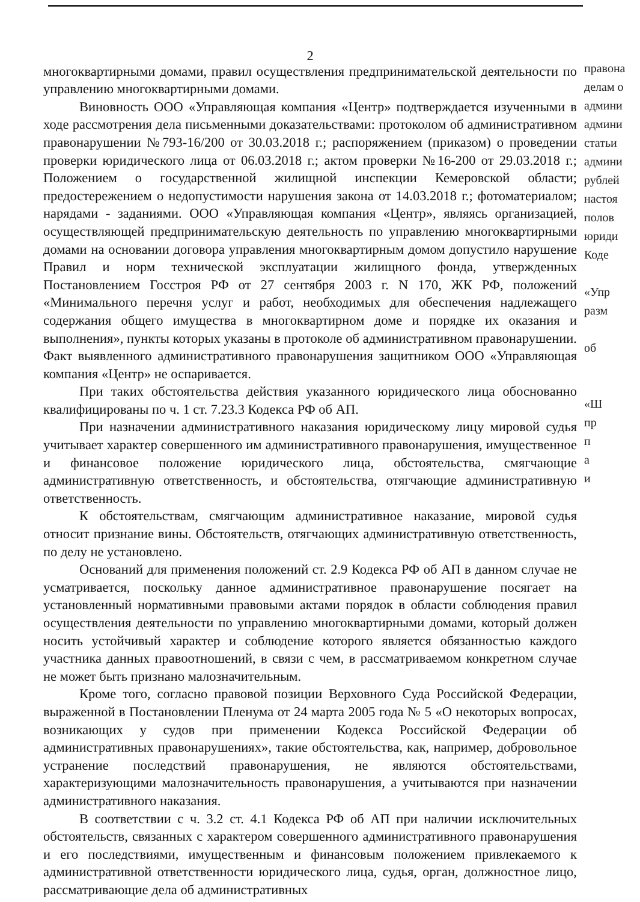2
многоквартирными домами, правил осуществления предпринимательской деятельности по управлению многоквартирными домами.
Виновность ООО «Управляющая компания «Центр» подтверждается изученными в ходе рассмотрения дела письменными доказательствами: протоколом об административном правонарушении №793-16/200 от 30.03.2018 г.; распоряжением (приказом) о проведении проверки юридического лица от 06.03.2018 г.; актом проверки №16-200 от 29.03.2018 г.; Положением о государственной жилищной инспекции Кемеровской области; предостережением о недопустимости нарушения закона от 14.03.2018 г.; фотоматериалом; нарядами - заданиями. ООО «Управляющая компания «Центр», являясь организацией, осуществляющей предпринимательскую деятельность по управлению многоквартирными домами на основании договора управления многоквартирным домом допустило нарушение Правил и норм технической эксплуатации жилищного фонда, утвержденных Постановлением Госстроя РФ от 27 сентября 2003 г. N 170, ЖК РФ, положений «Минимального перечня услуг и работ, необходимых для обеспечения надлежащего содержания общего имущества в многоквартирном доме и порядке их оказания и выполнения», пункты которых указаны в протоколе об административном правонарушении. Факт выявленного административного правонарушения защитником ООО «Управляющая компания «Центр» не оспаривается.
При таких обстоятельства действия указанного юридического лица обоснованно квалифицированы по ч. 1 ст. 7.23.3 Кодекса РФ об АП.
При назначении административного наказания юридическому лицу мировой судья учитывает характер совершенного им административного правонарушения, имущественное и финансовое положение юридического лица, обстоятельства, смягчающие административную ответственность, и обстоятельства, отягчающие административную ответственность.
К обстоятельствам, смягчающим административное наказание, мировой судья относит признание вины. Обстоятельств, отягчающих административную ответственность, по делу не установлено.
Оснований для применения положений ст. 2.9 Кодекса РФ об АП в данном случае не усматривается, поскольку данное административное правонарушение посягает на установленный нормативными правовыми актами порядок в области соблюдения правил осуществления деятельности по управлению многоквартирными домами, который должен носить устойчивый характер и соблюдение которого является обязанностью каждого участника данных правоотношений, в связи с чем, в рассматриваемом конкретном случае не может быть признано малозначительным.
Кроме того, согласно правовой позиции Верховного Суда Российской Федерации, выраженной в Постановлении Пленума от 24 марта 2005 года № 5 «О некоторых вопросах, возникающих у судов при применении Кодекса Российской Федерации об административных правонарушениях», такие обстоятельства, как, например, добровольное устранение последствий правонарушения, не являются обстоятельствами, характеризующими малозначительность правонарушения, а учитываются при назначении административного наказания.
В соответствии с ч. 3.2 ст. 4.1 Кодекса РФ об АП при наличии исключительных обстоятельств, связанных с характером совершенного административного правонарушения и его последствиями, имущественным и финансовым положением привлекаемого к административной ответственности юридического лица, судья, орган, должностное лицо, рассматривающие дела об административных
правона
делам о
админи
админи
статьи
админи
рублей
настоя
полов
юриди
Коде
«Упр
разм
об
«Ш
пр
п
а
и